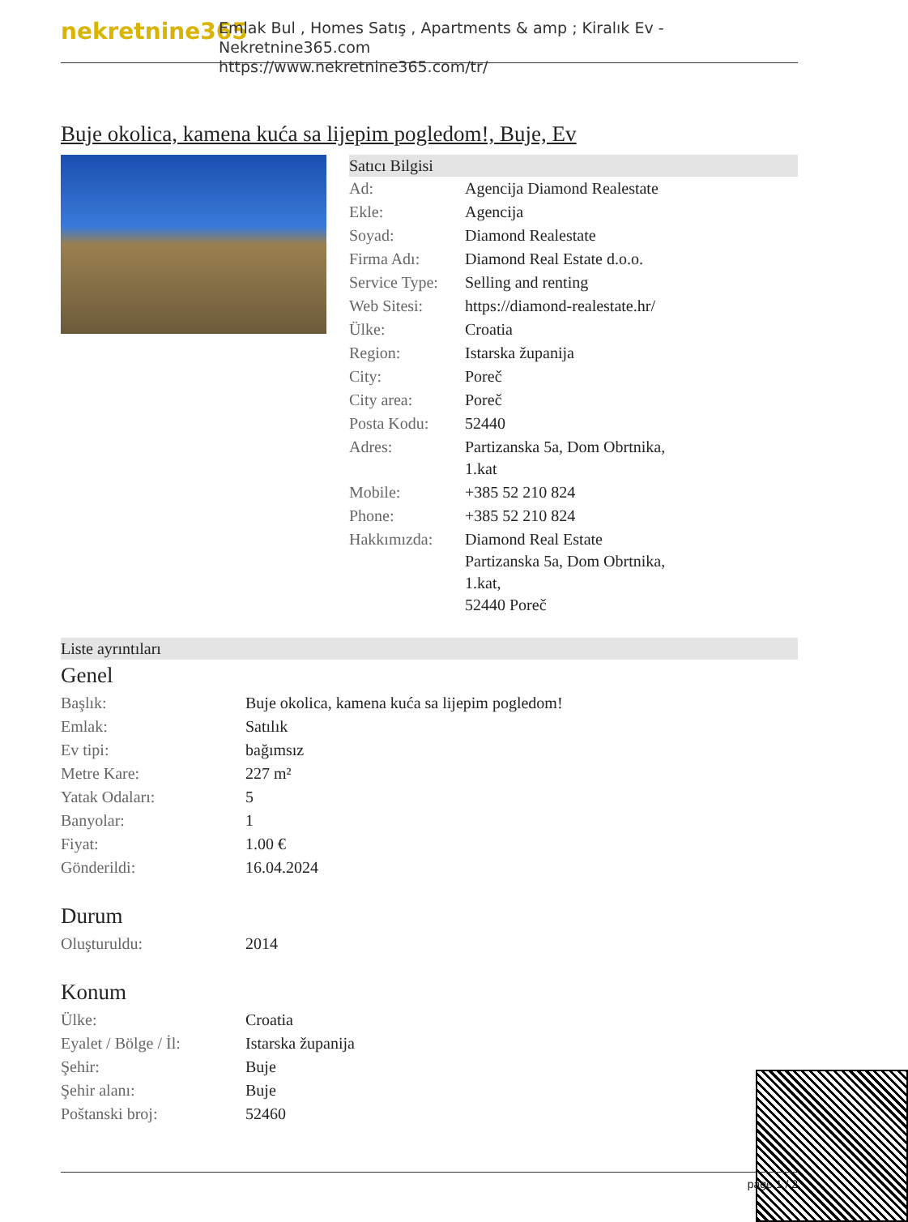nekretnine365
Emlak Bul , Homes Satış , Apartments & amp ; Kiralık Ev - Nekretnine365.com
https://www.nekretnine365.com/tr/
Buje okolica, kamena kuća sa lijepim pogledom!, Buje, Ev
Satıcı Bilgisi
| Ad: | Agencija Diamond Realestate |
| Ekle: | Agencija |
| Soyad: | Diamond Realestate |
| Firma Adı: | Diamond Real Estate d.o.o. |
| Service Type: | Selling and renting |
| Web Sitesi: | https://diamond-realestate.hr/ |
| Ülke: | Croatia |
| Region: | Istarska županija |
| City: | Poreč |
| City area: | Poreč |
| Posta Kodu: | 52440 |
| Adres: | Partizanska 5a, Dom Obrtnika, 1.kat |
| Mobile: | +385 52 210 824 |
| Phone: | +385 52 210 824 |
| Hakkımızda: | Diamond Real Estate Partizanska 5a, Dom Obrtnika, 1.kat, 52440 Poreč |
Liste ayrıntıları
Genel
| Başlık: | Buje okolica, kamena kuća sa lijepim pogledom! |
| Emlak: | Satılık |
| Ev tipi: | bağımsız |
| Metre Kare: | 227 m² |
| Yatak Odaları: | 5 |
| Banyolar: | 1 |
| Fiyat: | 1.00 € |
| Gönderildi: | 16.04.2024 |
Durum
| Oluşturuldu: | 2014 |
Konum
| Ülke: | Croatia |
| Eyalet / Bölge / İl: | Istarska županija |
| Şehir: | Buje |
| Şehir alanı: | Buje |
| Poštanski broj: | 52460 |
page 1 / 2